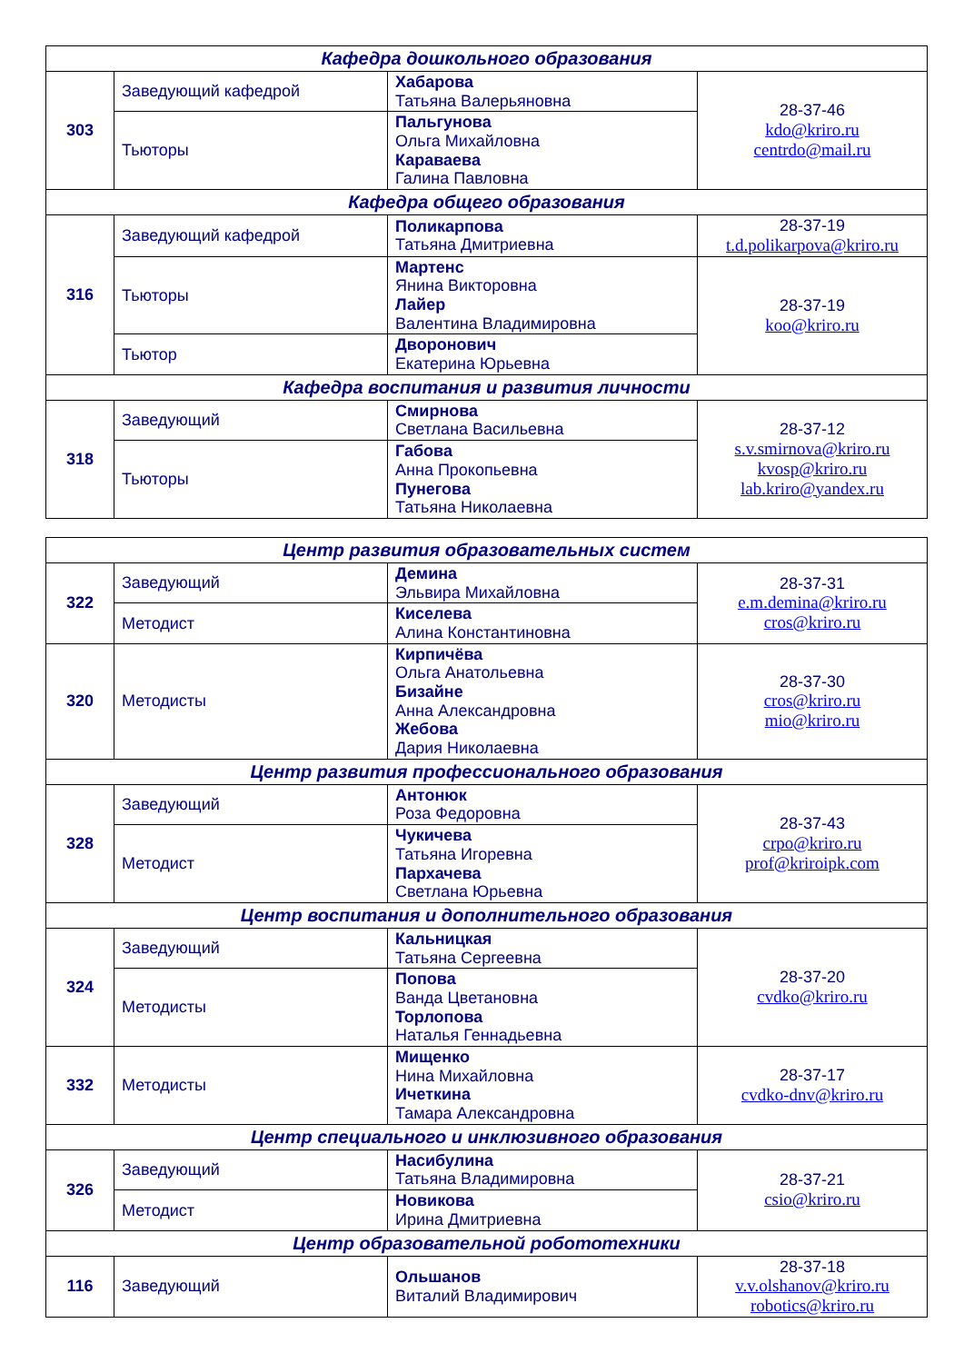| Кафедра дошкольного образования | | | |
| --- | --- | --- | --- |
| 303 | Заведующий кафедрой | Хабарова Татьяна Валерьяновна | 28-37-46 kdo@kriro.ru centrdo@mail.ru |
| | Тьюторы | Пальгунова Ольга Михайловна Караваева Галина Павловна | |
| Кафедра общего образования | | | |
| 316 | Заведующий кафедрой | Поликарпова Татьяна Дмитриевна | 28-37-19 t.d.polikarpova@kriro.ru |
| | Тьюторы | Мартенс Янина Викторовна Лайер Валентина Владимировна | 28-37-19 koo@kriro.ru |
| | Тьютор | Дворонович Екатерина Юрьевна | |
| Кафедра воспитания и развития личности | | | |
| 318 | Заведующий | Смирнова Светлана Васильевна | 28-37-12 s.v.smirnova@kriro.ru kvosp@kriro.ru lab.kriro@yandex.ru |
| | Тьюторы | Габова Анна Прокопьевна Пунегова Татьяна Николаевна | |
| Центр развития образовательных систем | | | |
| --- | --- | --- | --- |
| 322 | Заведующий | Демина Эльвира Михайловна | 28-37-31 e.m.demina@kriro.ru cros@kriro.ru |
| | Методист | Киселева Алина Константиновна | |
| 320 | Методисты | Кирпичёва Ольга Анатольевна Бизайне Анна Александровна Жебова Дария Николаевна | 28-37-30 cros@kriro.ru mio@kriro.ru |
| Центр развития профессионального образования | | | |
| 328 | Заведующий | Антонюк Роза Федоровна | 28-37-43 crpo@kriro.ru prof@kriroipk.com |
| | Методист | Чукичева Татьяна Игоревна Пархачева Светлана Юрьевна | |
| Центр воспитания и дополнительного образования | | | |
| 324 | Заведующий | Кальницкая Татьяна Сергеевна | 28-37-20 cvdko@kriro.ru |
| | Методисты | Попова Ванда Цветановна Торлопова Наталья Геннадьевна | |
| 332 | Методисты | Мищенко Нина Михайловна Ичеткина Тамара Александровна | 28-37-17 cvdko-dnv@kriro.ru |
| Центр специального и инклюзивного образования | | | |
| 326 | Заведующий | Насибулина Татьяна Владимировна | 28-37-21 csio@kriro.ru |
| | Методист | Новикова Ирина Дмитриевна | |
| Центр образовательной робототехники | | | |
| 116 | Заведующий | Ольшанов Виталий Владимирович | 28-37-18 v.v.olshanov@kriro.ru robotics@kriro.ru |